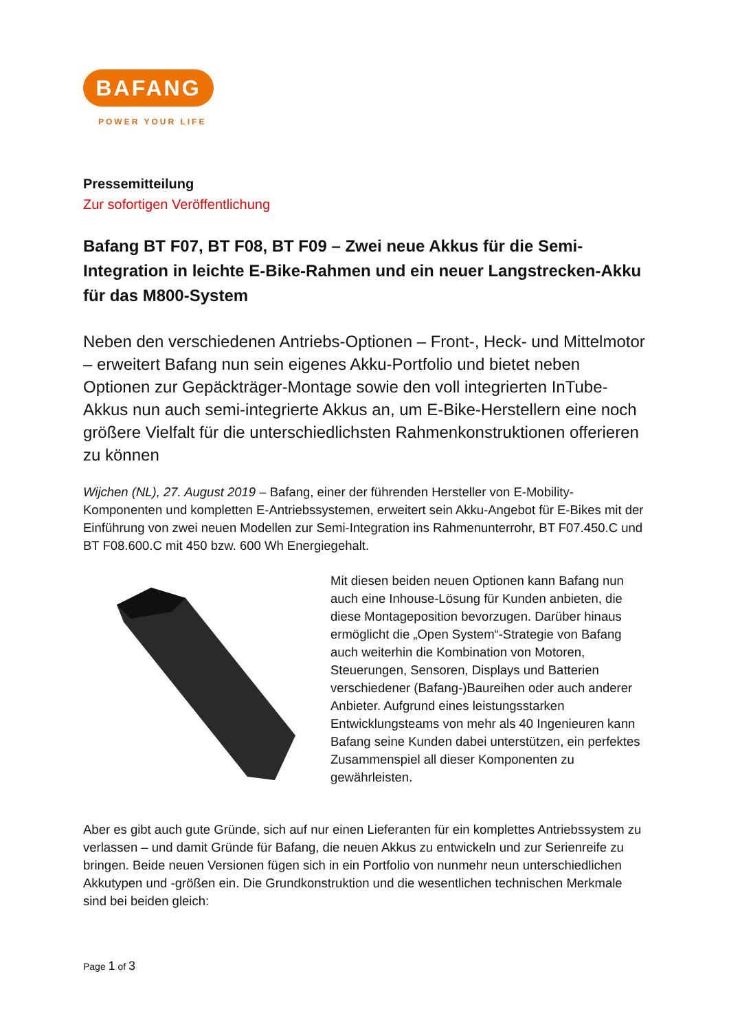BAFANG
POWER YOUR LIFE
Pressemitteilung
Zur sofortigen Veröffentlichung
Bafang BT F07, BT F08, BT F09 – Zwei neue Akkus für die Semi-Integration in leichte E-Bike-Rahmen und ein neuer Langstrecken-Akku für das M800-System
Neben den verschiedenen Antriebs-Optionen – Front-, Heck- und Mittelmotor – erweitert Bafang nun sein eigenes Akku-Portfolio und bietet neben Optionen zur Gepäckträger-Montage sowie den voll integrierten InTube-Akkus nun auch semi-integrierte Akkus an, um E-Bike-Herstellern eine noch größere Vielfalt für die unterschiedlichsten Rahmenkonstruktionen offerieren zu können
Wijchen (NL), 27. August 2019 – Bafang, einer der führenden Hersteller von E-Mobility-Komponenten und kompletten E-Antriebssystemen, erweitert sein Akku-Angebot für E-Bikes mit der Einführung von zwei neuen Modellen zur Semi-Integration ins Rahmenunterrohr, BT F07.450.C und BT F08.600.C mit 450 bzw. 600 Wh Energiegehalt.
Mit diesen beiden neuen Optionen kann Bafang nun auch eine Inhouse-Lösung für Kunden anbieten, die diese Montageposition bevorzugen. Darüber hinaus ermöglicht die „Open System“-Strategie von Bafang auch weiterhin die Kombination von Motoren, Steuerungen, Sensoren, Displays und Batterien verschiedener (Bafang-)Baureihen oder auch anderer Anbieter. Aufgrund eines leistungsstarken Entwicklungsteams von mehr als 40 Ingenieuren kann Bafang seine Kunden dabei unterstützen, ein perfektes Zusammenspiel all dieser Komponenten zu gewährleisten.
Aber es gibt auch gute Gründe, sich auf nur einen Lieferanten für ein komplettes Antriebssystem zu verlassen – und damit Gründe für Bafang, die neuen Akkus zu entwickeln und zur Serienreife zu bringen. Beide neuen Versionen fügen sich in ein Portfolio von nunmehr neun unterschiedlichen Akkutypen und -größen ein. Die Grundkonstruktion und die wesentlichen technischen Merkmale sind bei beiden gleich:
Page 1 of 3